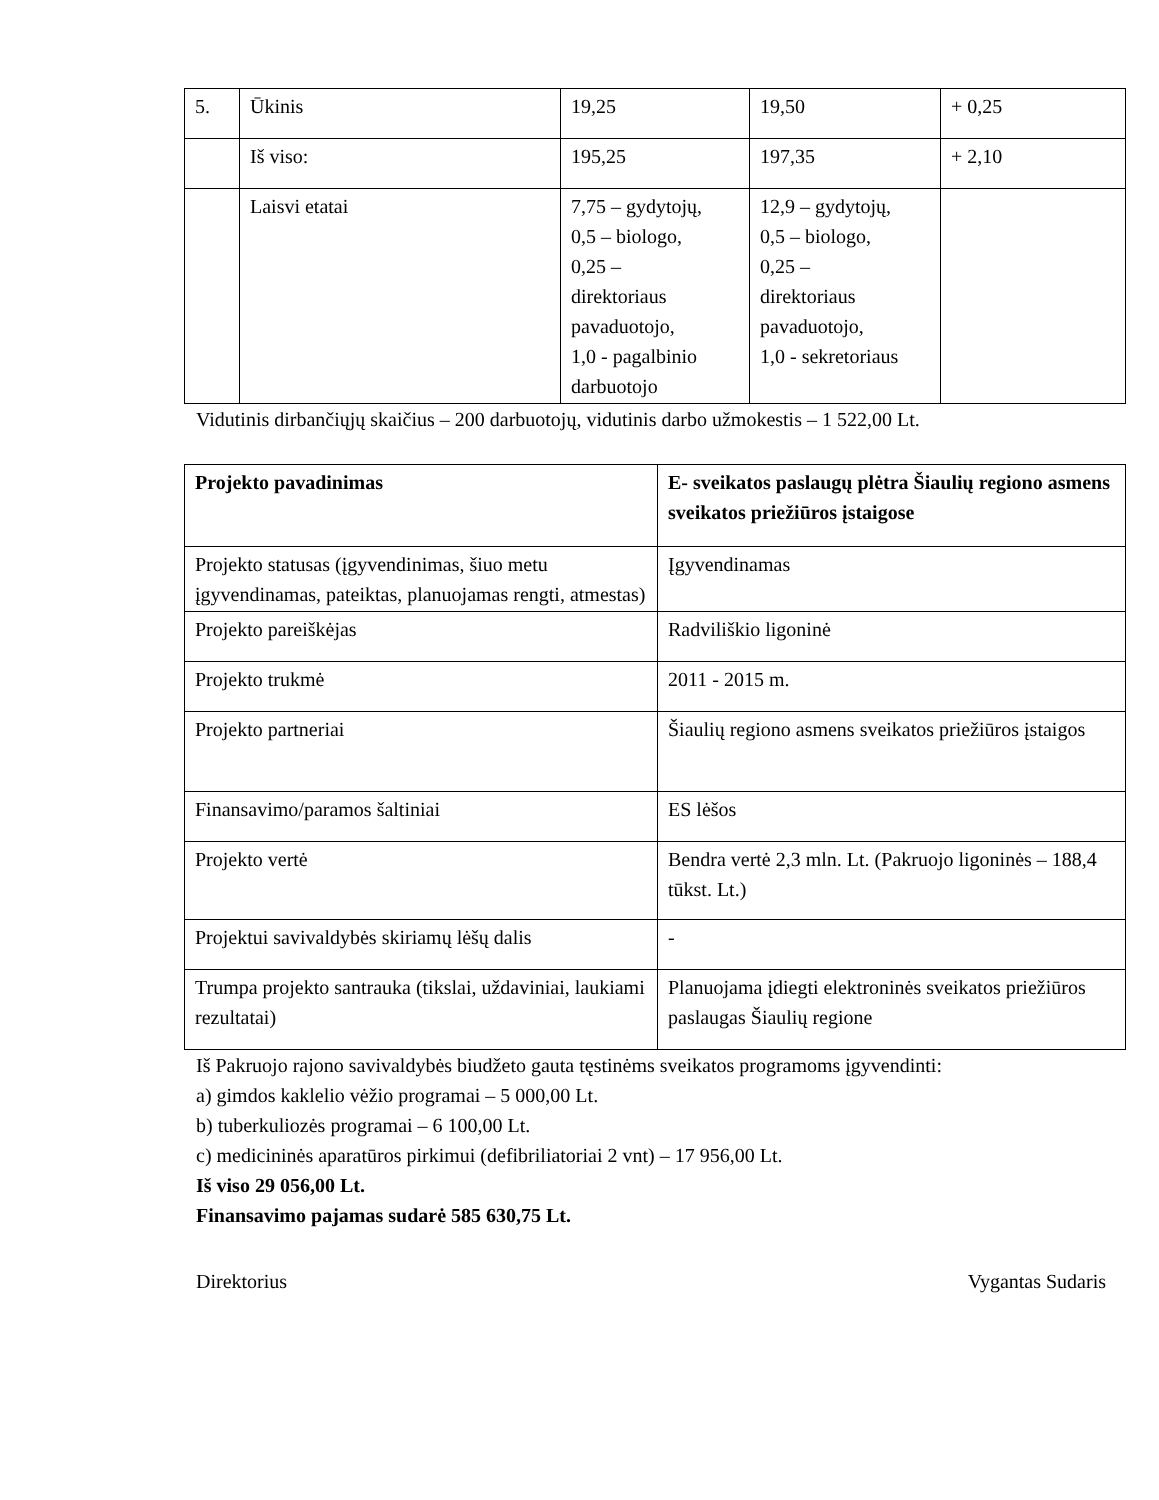| 5. | Ūkinis | 19,25 | 19,50 | + 0,25 |
| | Iš viso: | 195,25 | 197,35 | + 2,10 |
| | Laisvi etatai | 7,75 – gydytojų, 0,5 – biologo, 0,25 – direktoriaus pavaduotojo, 1,0 - pagalbinio darbuotojo | 12,9 – gydytojų, 0,5 – biologo, 0,25 – direktoriaus pavaduotojo, 1,0 - sekretoriaus | |
Vidutinis dirbančiųjų skaičius – 200 darbuotojų, vidutinis darbo užmokestis – 1 522,00 Lt.
| Projekto pavadinimas | E- sveikatos paslaugų plėtra Šiaulių regiono asmens sveikatos priežiūros įstaigose |
| Projekto statusas (įgyvendinimas, šiuo metu įgyvendinamas, pateiktas, planuojamas rengti, atmestas) | Įgyvendinamas |
| Projekto pareiškėjas | Radviliškio ligoninė |
| Projekto trukmė | 2011 - 2015 m. |
| Projekto partneriai | Šiaulių regiono asmens sveikatos priežiūros įstaigos |
| Finansavimo/paramos šaltiniai | ES lėšos |
| Projekto vertė | Bendra vertė 2,3 mln. Lt. (Pakruojo ligoninės – 188,4 tūkst. Lt.) |
| Projektui savivaldybės skiriamų lėšų dalis | - |
| Trumpa projekto santrauka (tikslai, uždaviniai, laukiami rezultatai) | Planuojama įdiegti elektroninės sveikatos priežiūros paslaugas Šiaulių regione |
Iš Pakruojo rajono savivaldybės biudžeto gauta tęstinėms sveikatos programoms įgyvendinti:
a) gimdos kaklelio vėžio programai – 5 000,00 Lt.
b) tuberkuliozės programai – 6 100,00 Lt.
c) medicininės aparatūros pirkimui (defibriliatoriai 2 vnt) – 17 956,00 Lt.
Iš viso 29 056,00 Lt.
Finansavimo pajamas sudarė 585 630,75 Lt.
Direktorius Vygantas Sudaris